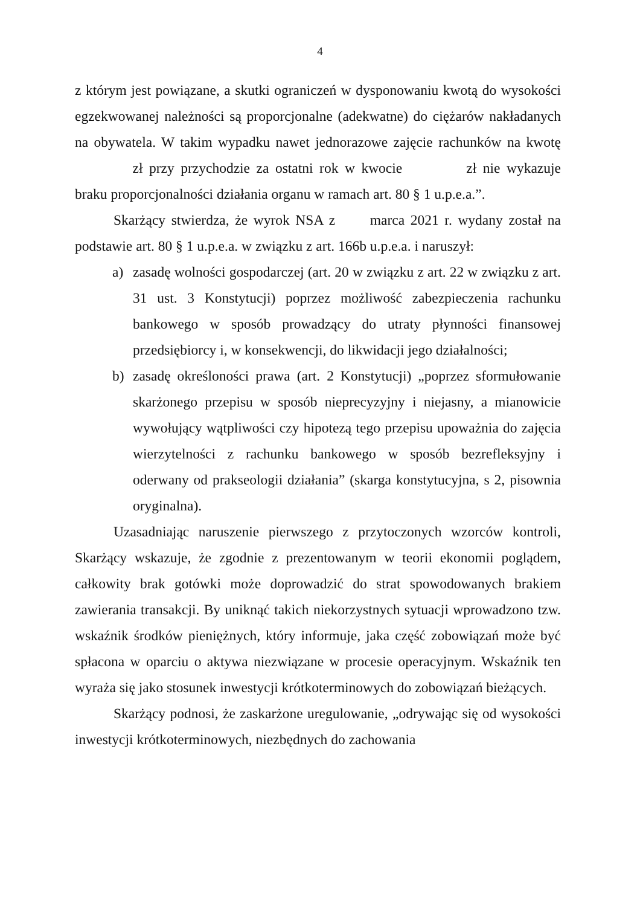4
z którym jest powiązane, a skutki ograniczeń w dysponowaniu kwotą do wysokości egzekwowanej należności są proporcjonalne (adekwatne) do ciężarów nakładanych na obywatela. W takim wypadku nawet jednorazowe zajęcie rachunków na kwotę zł przy przychodzie za ostatni rok w kwocie zł nie wykazuje braku proporcjonalności działania organu w ramach art. 80 § 1 u.p.e.a.”.
Skarżący stwierdza, że wyrok NSA z marca 2021 r. wydany został na podstawie art. 80 § 1 u.p.e.a. w związku z art. 166b u.p.e.a. i naruszył:
a) zasadę wolności gospodarczej (art. 20 w związku z art. 22 w związku z art. 31 ust. 3 Konstytucji) poprzez możliwość zabezpieczenia rachunku bankowego w sposób prowadzący do utraty płynności finansowej przedsiębiorcy i, w konsekwencji, do likwidacji jego działalności;
b) zasadę określoności prawa (art. 2 Konstytucji) „poprzez sformułowanie skarżonego przepisu w sposób nieprecyzyjny i niejasny, a mianowicie wywołujący wątpliwości czy hipotezą tego przepisu upoważnia do zajęcia wierzytelności z rachunku bankowego w sposób bezrefleksyjny i oderwany od prakseologii działania” (skarga konstytucyjna, s 2, pisownia oryginalna).
Uzasadniając naruszenie pierwszego z przytoczonych wzorców kontroli, Skarżący wskazuje, że zgodnie z prezentowanym w teorii ekonomii poglądem, całkowity brak gotówki może doprowadzić do strat spowodowanych brakiem zawierania transakcji. By uniknąć takich niekorzystnych sytuacji wprowadzono tzw. wskaźnik środków pieniężnych, który informuje, jaka część zobowiązań może być spłacona w oparciu o aktywa niezwiązane w procesie operacyjnym. Wskaźnik ten wyraża się jako stosunek inwestycji krótkoterminowych do zobowiązań bieżących.
Skarżący podnosi, że zaskarżone uregulowanie, „odrywając się od wysokości inwestycji krótkoterminowych, niezbędnych do zachowania